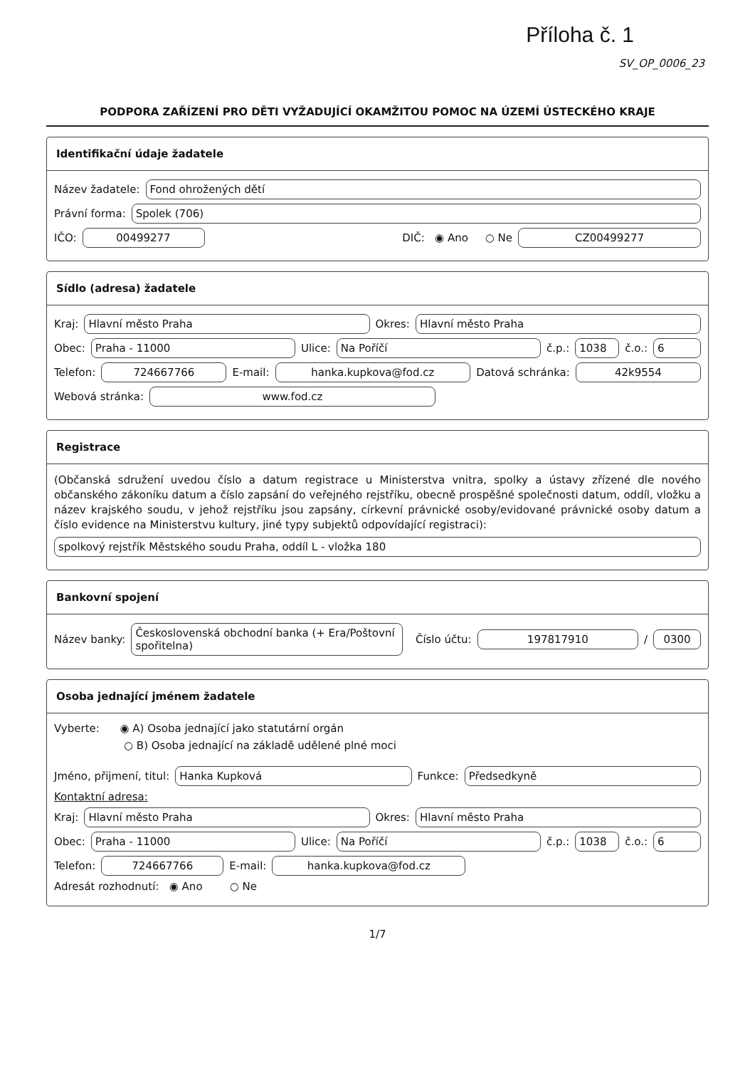Příloha č. 1
SV_OP_0006_23
PODPORA ZAŘÍZENÍ PRO DĚTI VYŽADUJÍCÍ OKAMŽITOU POMOC NA ÚZEMÍ ÚSTECKÉHO KRAJE
Identifikační údaje žadatele
Název žadatele: Fond ohrožených dětí
Právní forma: Spolek (706)
IČO: 00499277 DIČ: ◉ Ano ○ Ne CZ00499277
Sídlo (adresa) žadatele
Kraj: Hlavní město Praha Okres: Hlavní město Praha
Obec: Praha - 11000 Ulice: Na Poříčí č.p.: 1038 č.o.: 6
Telefon: 724667766 E-mail: hanka.kupkova@fod.cz Datová schránka: 42k9554
Webová stránka: www.fod.cz
Registrace
(Občanská sdružení uvedou číslo a datum registrace u Ministerstva vnitra, spolky a ústavy zřízené dle nového občanského zákoníku datum a číslo zapsání do veřejného rejstříku, obecně prospěšné společnosti datum, oddíl, vložku a název krajského soudu, v jehož rejstříku jsou zapsány, církevní právnické osoby/evidované právnické osoby datum a číslo evidence na Ministerstvu kultury, jiné typy subjektů odpovídající registraci):
spolkový rejstřík Městského soudu Praha, oddíl L - vložka 180
Bankovní spojení
Název banky: Československá obchodní banka (+ Era/Poštovní spořitelna) Číslo účtu: 197817910 / 0300
Osoba jednající jménem žadatele
Vyberte: ◉ A) Osoba jednající jako statutární orgán
○ B) Osoba jednající na základě udělené plné moci
Jméno, přijmení, titul: Hanka Kupková Funkce: Předsedkyně
Kontaktní adresa:
Kraj: Hlavní město Praha Okres: Hlavní město Praha
Obec: Praha - 11000 Ulice: Na Poříčí č.p.: 1038 č.o.: 6
Telefon: 724667766 E-mail: hanka.kupkova@fod.cz
Adresát rozhodnutí: ◉ Ano ○ Ne
1/7